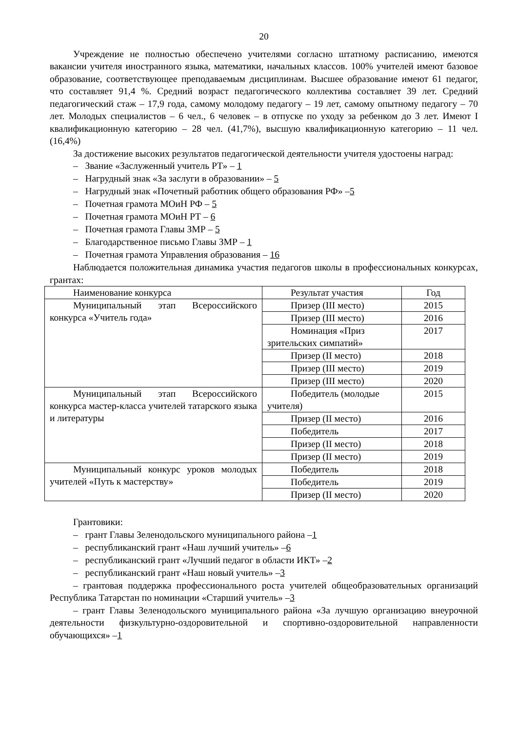20
Учреждение не полностью обеспечено учителями согласно штатному расписанию, имеются вакансии учителя иностранного языка, математики, начальных классов. 100% учителей имеют базовое образование, соответствующее преподаваемым дисциплинам. Высшее образование имеют 61 педагог, что составляет 91,4 %. Средний возраст педагогического коллектива составляет 39 лет. Средний педагогический стаж – 17,9 года, самому молодому педагогу – 19 лет, самому опытному педагогу – 70 лет. Молодых специалистов – 6 чел., 6 человек – в отпуске по уходу за ребенком до 3 лет. Имеют I квалификационную категорию – 28 чел. (41,7%), высшую квалификационную категорию – 11 чел.(16,4%)
За достижение высоких результатов педагогической деятельности учителя удостоены наград:
– Звание «Заслуженный учитель РТ» – 1
– Нагрудный знак «За заслуги в образовании» – 5
– Нагрудный знак «Почетный работник общего образования РФ» –5
– Почетная грамота МОиН РФ – 5
– Почетная грамота МОиН РТ – 6
– Почетная грамота Главы ЗМР – 5
– Благодарственное письмо Главы ЗМР – 1
– Почетная грамота Управления образования – 16
Наблюдается положительная динамика участия педагогов школы в профессиональных конкурсах, грантах:
| Наименование конкурса | Результат участия | Год |
| Муниципальный этап Всероссийского конкурса «Учитель года» | Призер (III место) | 2015 |
| | Призер (III место) | 2016 |
| | Номинация «Приз зрительских симпатий» | 2017 |
| | Призер (II место) | 2018 |
| | Призер (III место) | 2019 |
| | Призер (III место) | 2020 |
| Муниципальный этап Всероссийского конкурса мастер-класса учителей татарского языка и литературы | Победитель (молодые учителя) | 2015 |
| | Призер (II место) | 2016 |
| | Победитель | 2017 |
| | Призер (II место) | 2018 |
| | Призер (II место) | 2019 |
| Муниципальный конкурс уроков молодых учителей «Путь к мастерству» | Победитель | 2018 |
| | Победитель | 2019 |
| | Призер (II место) | 2020 |
Грантовики:
– грант Главы Зеленодольского муниципального района –1
– республиканский грант «Наш лучший учитель» –6
– республиканский грант «Лучший педагог в области ИКТ» –2
– республиканский грант «Наш новый учитель» –3
– грантовая поддержка профессионального роста учителей общеобразовательных организаций Республика Татарстан по номинации «Старший учитель» –3
– грант Главы Зеленодольского муниципального района «За лучшую организацию внеурочной деятельности физкультурно-оздоровительной и спортивно-оздоровительной направленности обучающихся» –1